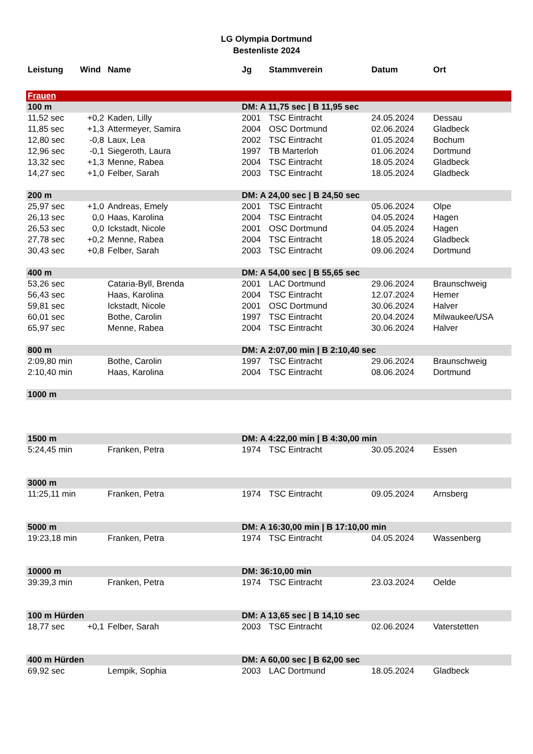LG Olympia Dortmund
Bestenliste 2024
| Leistung | Wind | Name | Jg | Stammverein | Datum | Ort |
| --- | --- | --- | --- | --- | --- | --- |
| Frauen | | | | | | |
| 100 m | | | DM: A 11,75 sec / B 11,95 sec | | | |
| 11,52 sec | +0,2 | Kaden, Lilly | 2001 | TSC Eintracht | 24.05.2024 | Dessau |
| 11,85 sec | +1,3 | Attermeyer, Samira | 2004 | OSC Dortmund | 02.06.2024 | Gladbeck |
| 12,80 sec | -0,8 | Laux, Lea | 2002 | TSC Eintracht | 01.05.2024 | Bochum |
| 12,96 sec | -0,1 | Siegeroth, Laura | 1997 | TB Marterloh | 01.06.2024 | Dortmund |
| 13,32 sec | +1,3 | Menne, Rabea | 2004 | TSC Eintracht | 18.05.2024 | Gladbeck |
| 14,27 sec | +1,0 | Felber, Sarah | 2003 | TSC Eintracht | 18.05.2024 | Gladbeck |
| 200 m | | | DM: A 24,00 sec / B 24,50 sec | | | |
| 25,97 sec | +1,0 | Andreas, Emely | 2001 | TSC Eintracht | 05.06.2024 | Olpe |
| 26,13 sec | 0,0 | Haas, Karolina | 2004 | TSC Eintracht | 04.05.2024 | Hagen |
| 26,53 sec | 0,0 | Ickstadt, Nicole | 2001 | OSC Dortmund | 04.05.2024 | Hagen |
| 27,78 sec | +0,2 | Menne, Rabea | 2004 | TSC Eintracht | 18.05.2024 | Gladbeck |
| 30,43 sec | +0,8 | Felber, Sarah | 2003 | TSC Eintracht | 09.06.2024 | Dortmund |
| 400 m | | | DM: A 54,00 sec / B 55,65 sec | | | |
| 53,26 sec | | Cataria-Byll, Brenda | 2001 | LAC Dortmund | 29.06.2024 | Braunschweig |
| 56,43 sec | | Haas, Karolina | 2004 | TSC Eintracht | 12.07.2024 | Hemer |
| 59,81 sec | | Ickstadt, Nicole | 2001 | OSC Dortmund | 30.06.2024 | Halver |
| 60,01 sec | | Bothe, Carolin | 1997 | TSC Eintracht | 20.04.2024 | Milwaukee/USA |
| 65,97 sec | | Menne, Rabea | 2004 | TSC Eintracht | 30.06.2024 | Halver |
| 800 m | | | DM: A 2:07,00 min / B 2:10,40 sec | | | |
| 2:09,80 min | | Bothe, Carolin | 1997 | TSC Eintracht | 29.06.2024 | Braunschweig |
| 2:10,40 min | | Haas, Karolina | 2004 | TSC Eintracht | 08.06.2024 | Dortmund |
| 1000 m | | | | | | |
| 1500 m | | | DM: A 4:22,00 min / B 4:30,00 min | | | |
| 5:24,45 min | | Franken, Petra | 1974 | TSC Eintracht | 30.05.2024 | Essen |
| 3000 m | | | | | | |
| 11:25,11 min | | Franken, Petra | 1974 | TSC Eintracht | 09.05.2024 | Arnsberg |
| 5000 m | | | DM: A 16:30,00 min / B 17:10,00 min | | | |
| 19:23,18 min | | Franken, Petra | 1974 | TSC Eintracht | 04.05.2024 | Wassenberg |
| 10000 m | | | DM: 36:10,00 min | | | |
| 39:39,3 min | | Franken, Petra | 1974 | TSC Eintracht | 23.03.2024 | Oelde |
| 100 m Hürden | | | DM: A 13,65 sec / B 14,10 sec | | | |
| 18,77 sec | +0,1 | Felber, Sarah | 2003 | TSC Eintracht | 02.06.2024 | Vaterstetten |
| 400 m Hürden | | | DM: A 60,00 sec / B 62,00 sec | | | |
| 69,92 sec | | Lempik, Sophia | 2003 | LAC Dortmund | 18.05.2024 | Gladbeck |